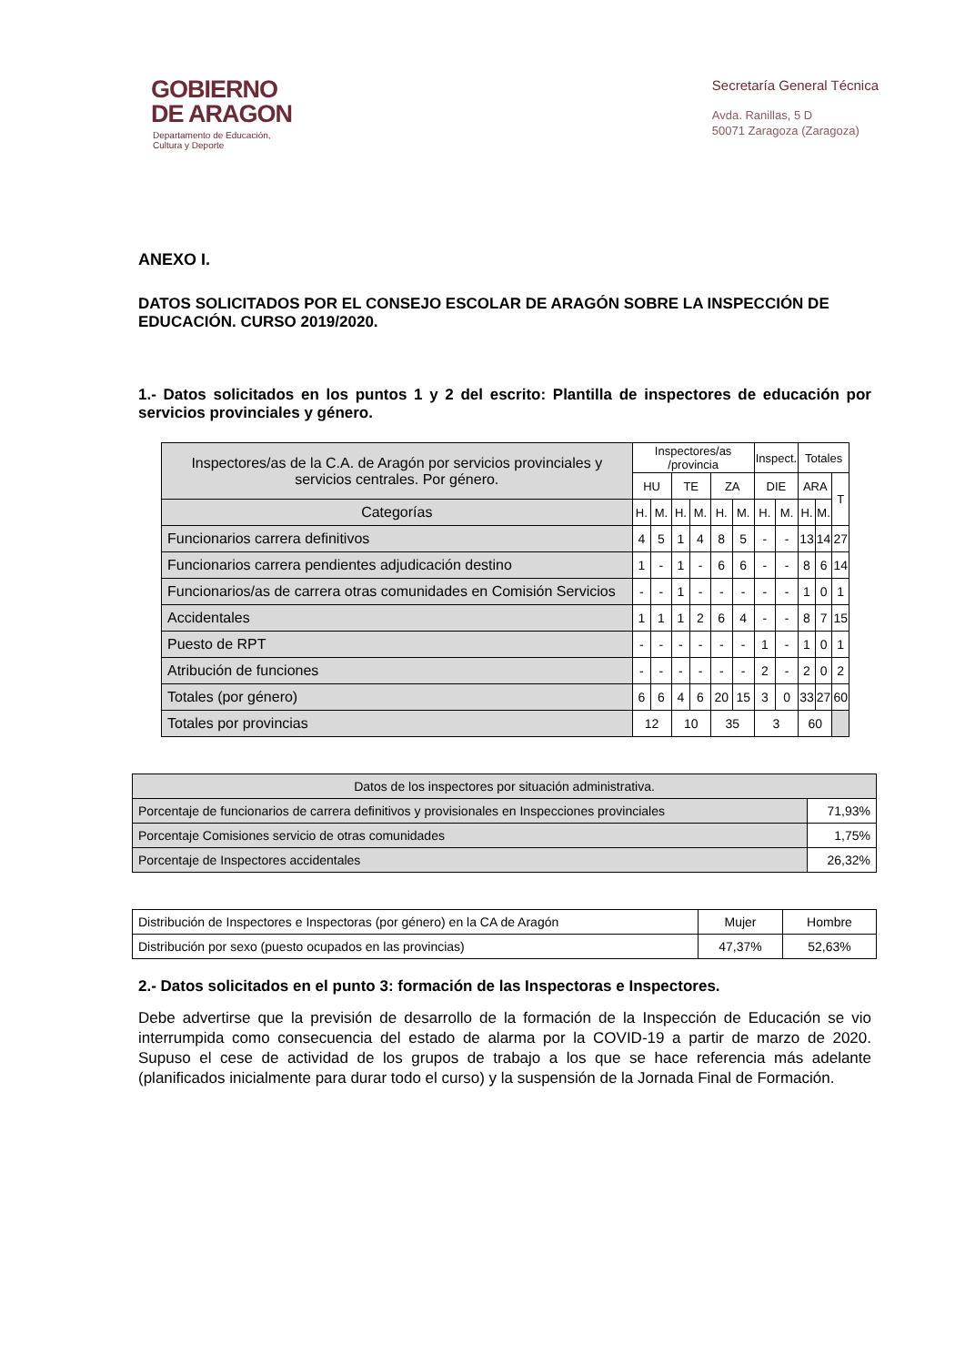GOBIERNO
DE ARAGON
Departamento de Educación,
Cultura y Deporte
Secretaría General Técnica
Avda. Ranillas, 5 D
50071 Zaragoza (Zaragoza)
ANEXO I.
DATOS SOLICITADOS POR EL CONSEJO ESCOLAR DE ARAGÓN SOBRE LA INSPECCIÓN DE EDUCACIÓN. CURSO 2019/2020.
1.- Datos solicitados en los puntos 1 y 2 del escrito: Plantilla de inspectores de educación por servicios provinciales y género.
| Inspectores/as de la C.A. de Aragón por servicios provinciales y servicios centrales. Por género. | Inspectores/as /provincia | | | | | | Inspect. | | Totales | | |
| --- | --- | --- | --- | --- | --- | --- | --- | --- | --- | --- | --- |
| | HU | | TE | | ZA | | DIE | | ARA | | T |
| Categorías | H. | M. | H. | M. | H. | M. | H. | M. | H. | M. | |
| Funcionarios carrera definitivos | 4 | 5 | 1 | 4 | 8 | 5 | - | - | 13 | 14 | 27 |
| Funcionarios carrera pendientes adjudicación destino | 1 | - | 1 | - | 6 | 6 | - | - | 8 | 6 | 14 |
| Funcionarios/as de carrera otras comunidades en Comisión Servicios | - | - | 1 | - | - | - | - | - | 1 | 0 | 1 |
| Accidentales | 1 | 1 | 1 | 2 | 6 | 4 | - | - | 8 | 7 | 15 |
| Puesto de RPT | - | - | - | - | - | - | 1 | - | 1 | 0 | 1 |
| Atribución de funciones | - | - | - | - | - | - | 2 | - | 2 | 0 | 2 |
| Totales (por género) | 6 | 6 | 4 | 6 | 20 | 15 | 3 | 0 | 33 | 27 | 60 |
| Totales por provincias | 12 | | 10 | | 35 | | 3 | | 60 | | |
| Datos de los inspectores por situación administrativa. | |
| Porcentaje de funcionarios de carrera definitivos y provisionales en Inspecciones provinciales | 71,93% |
| Porcentaje Comisiones servicio de otras comunidades | 1,75% |
| Porcentaje de Inspectores accidentales | 26,32% |
| Distribución de Inspectores e Inspectoras (por género) en la CA de Aragón | Mujer | Hombre |
| Distribución por sexo (puesto ocupados en las provincias) | 47,37% | 52,63% |
2.- Datos solicitados en el punto 3: formación de las Inspectoras e Inspectores.
Debe advertirse que la previsión de desarrollo de la formación de la Inspección de Educación se vio interrumpida como consecuencia del estado de alarma por la COVID-19 a partir de marzo de 2020. Supuso el cese de actividad de los grupos de trabajo a los que se hace referencia más adelante (planificados inicialmente para durar todo el curso) y la suspensión de la Jornada Final de Formación.